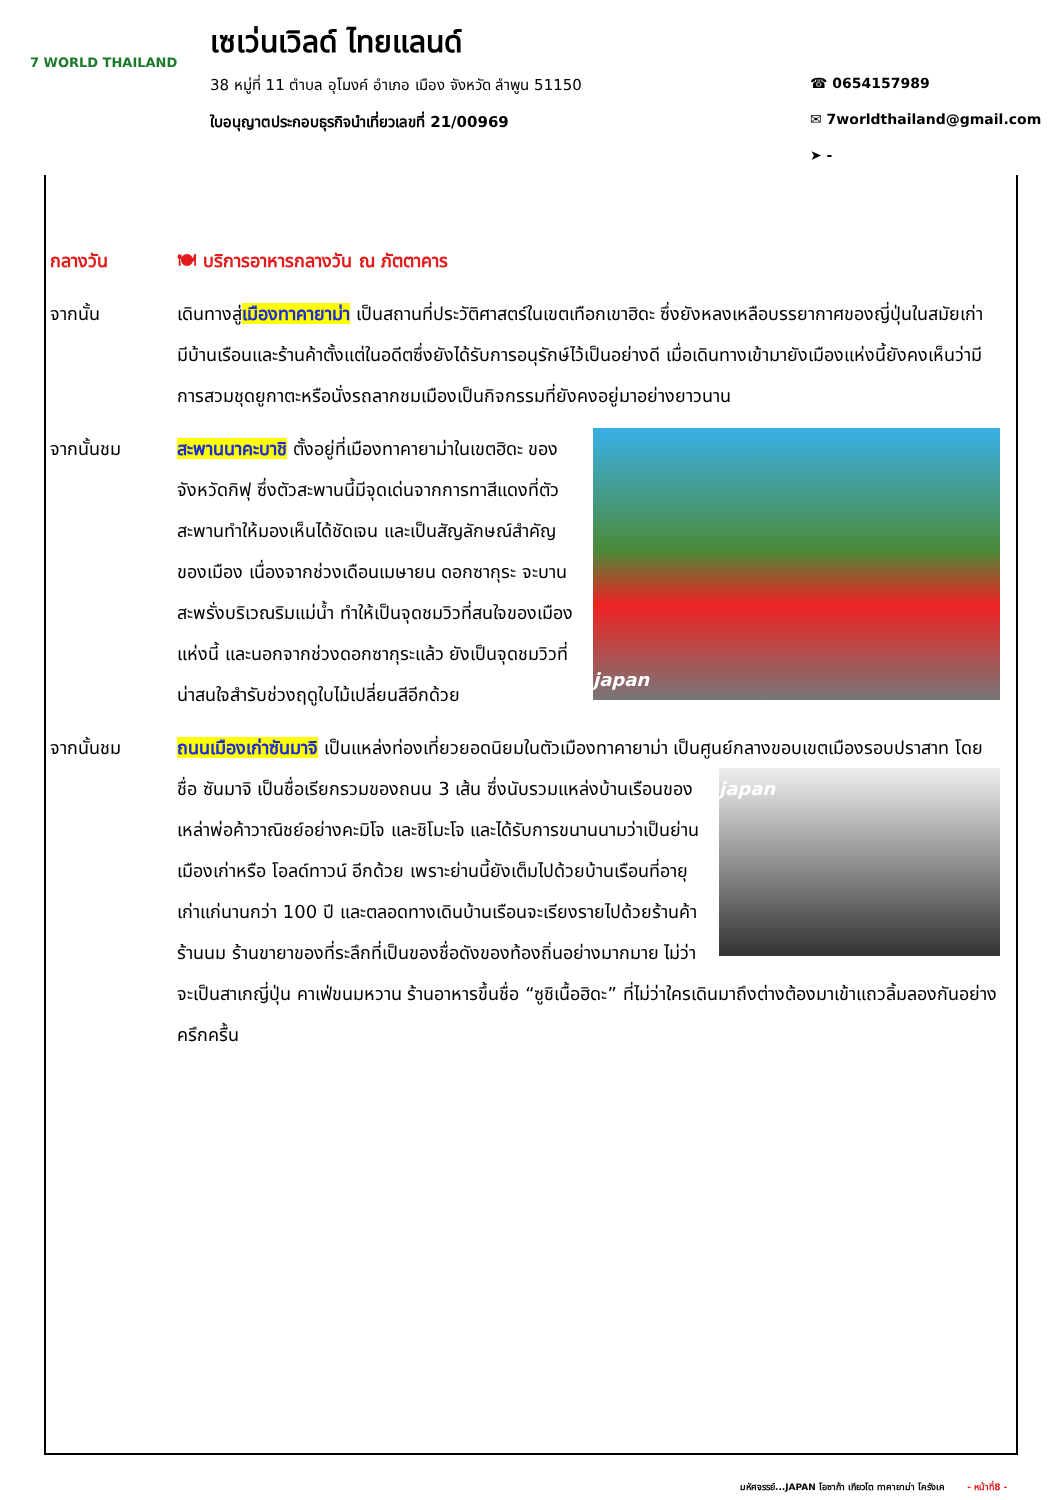7 WORLD THAILAND
เซเว่นเวิลด์ ไทยแลนด์
38 หมู่ที่ 11 ตำบล อุโมงค์ อำเภอ เมือง จังหวัด ลำพูน 51150
ใบอนุญาตประกอบธุรกิจนำเที่ยวเลขที่ 21/00969
☎ 0654157989
✉ 7worldthailand@gmail.com
➤ -
กลางวัน 🍽 บริการอาหารกลางวัน ณ ภัตตาคาร
จากนั้น เดินทางสู่เมืองทาคายาม่า เป็นสถานที่ประวัติศาสตร์ในเขตเทือกเขาฮิดะ ซึ่งยังหลงเหลือบรรยากาศของญี่ปุ่นในสมัยเก่า มีบ้านเรือนและร้านค้าตั้งแต่ในอดีตซึ่งยังได้รับการอนุรักษ์ไว้เป็นอย่างดี เมื่อเดินทางเข้ามายังเมืองแห่งนี้ยังคงเห็นว่ามีการสวมชุดยูกาตะหรือนั่งรถลากชมเมืองเป็นกิจกรรมที่ยังคงอยู่มาอย่างยาวนาน
จากนั้นชม
japan
สะพานนาคะบาชิ ตั้งอยู่ที่เมืองทาคายาม่าในเขตฮิดะ ของจังหวัดกิฟุ ซึ่งตัวสะพานนี้มีจุดเด่นจากการทาสีแดงที่ตัวสะพานทำให้มองเห็นได้ชัดเจน และเป็นสัญลักษณ์สำคัญของเมือง เนื่องจากช่วงเดือนเมษายน ดอกซากุระ จะบานสะพรั่งบริเวณริมแม่น้ำ ทำให้เป็นจุดชมวิวที่สนใจของเมืองแห่งนี้ และนอกจากช่วงดอกซากุระแล้ว ยังเป็นจุดชมวิวที่น่าสนใจสำรับช่วงฤดูใบไม้เปลี่ยนสีอีกด้วย
จากนั้นชม ถนนเมืองเก่าซันมาจิ เป็นแหล่งท่องเที่ยวยอดนิยมในตัวเมืองทาคายาม่า เป็นศูนย์กลางขอบเขต
japan
เมืองรอบปราสาท โดยชื่อ ซันมาจิ เป็นชื่อเรียกรวมของถนน 3 เส้น ซึ่งนับรวมแหล่งบ้านเรือนของเหล่าพ่อค้าวาณิชย์อย่างคะมิโจ และชิโมะโจ และได้รับการขนานนามว่าเป็นย่านเมืองเก่าหรือ โอลด์ทาวน์ อีกด้วย เพราะย่านนี้ยังเต็มไปด้วยบ้านเรือนที่อายุเก่าแก่นานกว่า 100 ปี และตลอดทางเดินบ้านเรือนจะเรียงรายไปด้วยร้านค้า ร้านนม ร้านขายาของที่ระลึกที่เป็นของชื่อดังของท้องถิ่นอย่างมากมาย ไม่ว่าจะเป็นสาเกญี่ปุ่น คาเฟ่ขนมหวาน ร้านอาหารขึ้นชื่อ “ซูชิเนื้อฮิดะ” ที่ไม่ว่าใครเดินมาถึงต่างต้องมาเข้าแถวลิ้มลองกันอย่างครึกครื้น
มหัศจรรย์...JAPAN โอซาก้า เกียวโต ทาคายาม่า โครังเค - หน้าที่8 -